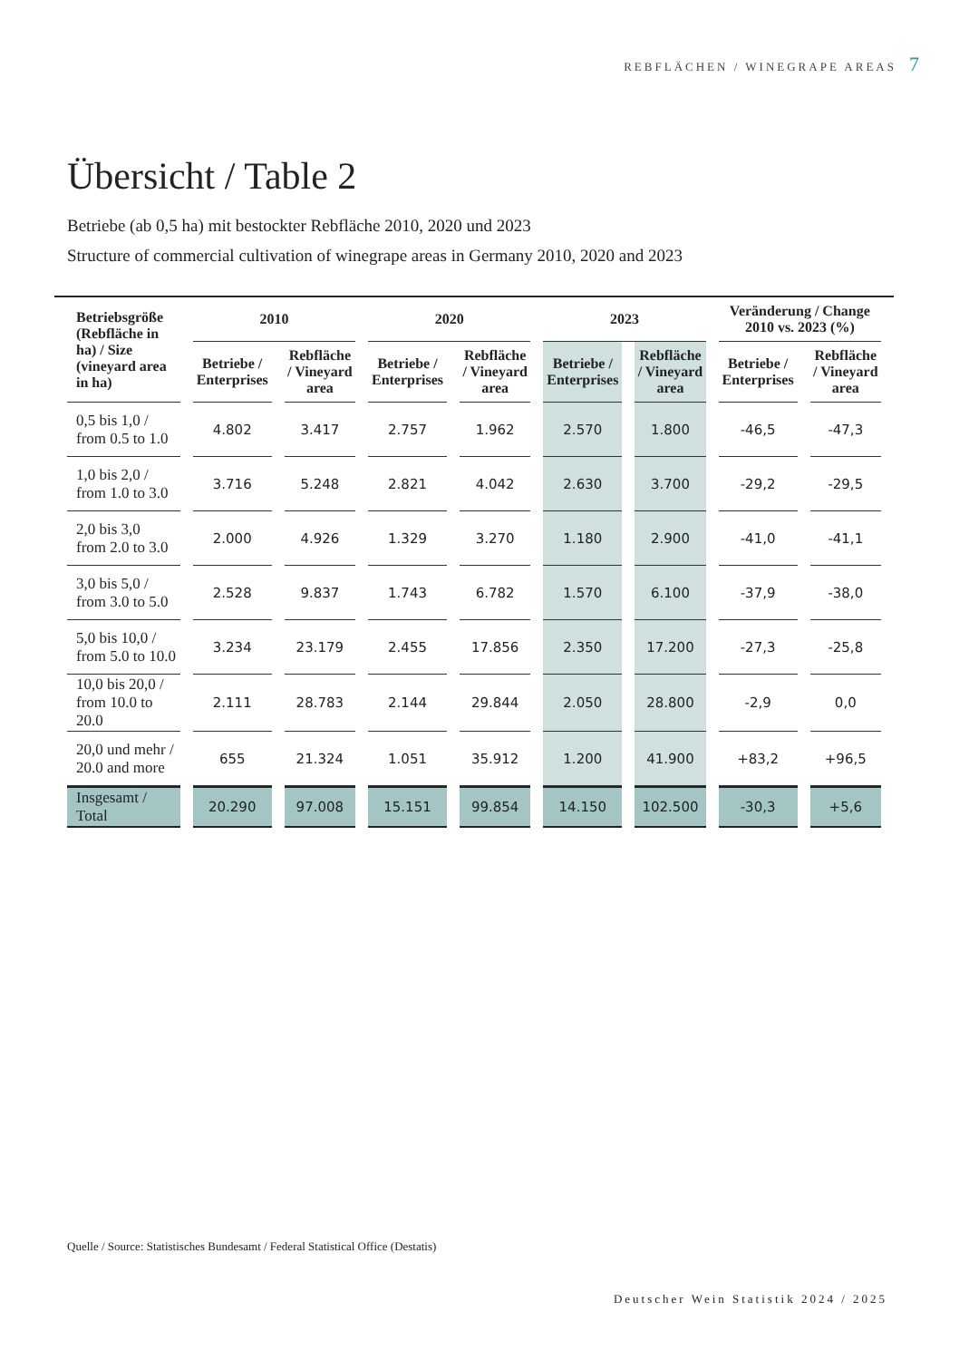REBFLÄCHEN / WINEGRAPE AREAS 7
Übersicht / Table 2
Betriebe (ab 0,5 ha) mit bestockter Rebfläche 2010, 2020 und 2023
Structure of commercial cultivation of winegrape areas in Germany 2010, 2020 and 2023
| Betriebsgröße (Rebfläche in ha) / Size (vineyard area in ha) | 2010 | | 2020 | | 2023 | | Veränderung / Change 2010 vs. 2023 (%) | |
| --- | --- | --- | --- | --- | --- | --- | --- | --- |
| | Betriebe / Enterprises | Rebfläche / Vineyard area | Betriebe / Enterprises | Rebfläche / Vineyard area | Betriebe / Enterprises | Rebfläche / Vineyard area | Betriebe / Enterprises | Rebfläche / Vineyard area |
| 0,5 bis 1,0 / from 0.5 to 1.0 | 4.802 | 3.417 | 2.757 | 1.962 | 2.570 | 1.800 | -46,5 | -47,3 |
| 1,0 bis 2,0 / from 1.0 to 3.0 | 3.716 | 5.248 | 2.821 | 4.042 | 2.630 | 3.700 | -29,2 | -29,5 |
| 2,0 bis 3,0 from 2.0 to 3.0 | 2.000 | 4.926 | 1.329 | 3.270 | 1.180 | 2.900 | -41,0 | -41,1 |
| 3,0 bis 5,0 / from 3.0 to 5.0 | 2.528 | 9.837 | 1.743 | 6.782 | 1.570 | 6.100 | -37,9 | -38,0 |
| 5,0 bis 10,0 / from 5.0 to 10.0 | 3.234 | 23.179 | 2.455 | 17.856 | 2.350 | 17.200 | -27,3 | -25,8 |
| 10,0 bis 20,0 / from 10.0 to 20.0 | 2.111 | 28.783 | 2.144 | 29.844 | 2.050 | 28.800 | -2,9 | 0,0 |
| 20,0 und mehr / 20.0 and more | 655 | 21.324 | 1.051 | 35.912 | 1.200 | 41.900 | +83,2 | +96,5 |
| Insgesamt / Total | 20.290 | 97.008 | 15.151 | 99.854 | 14.150 | 102.500 | -30,3 | +5,6 |
Quelle / Source: Statistisches Bundesamt / Federal Statistical Office (Destatis)
Deutscher Wein Statistik 2024 / 2025